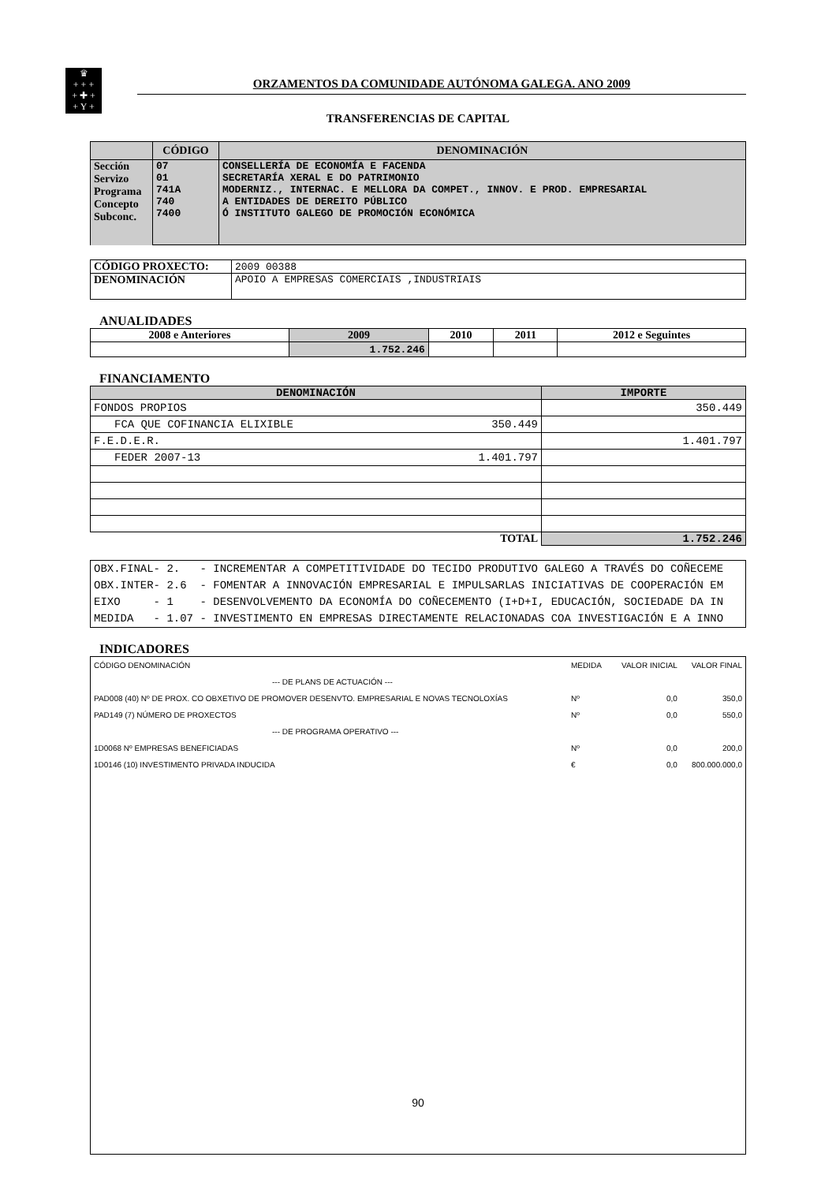♛
+ + +
+ ✚ +
+ Y +
ORZAMENTOS DA COMUNIDADE AUTÓNOMA GALEGA. ANO 2009
TRANSFERENCIAS DE CAPITAL
| | CÓDIGO | DENOMINACIÓN |
| --- | --- | --- |
| Sección Servizo Programa Concepto Subconc. | 07 01 741A 740 7400 | CONSELLERÍA DE ECONOMÍA E FACENDA SECRETARÍA XERAL E DO PATRIMONIO MODERNIZ., INTERNAC. E MELLORA DA COMPET., INNOV. E PROD. EMPRESARIAL A ENTIDADES DE DEREITO PÚBLICO Ó INSTITUTO GALEGO DE PROMOCIÓN ECONÓMICA |
| CÓDIGO PROXECTO: | 2009 00388 |
| DENOMINACIÓN | APOIO A EMPRESAS COMERCIAIS ,INDUSTRIAIS |
ANUALIDADES
| 2008 e Anteriores | 2009 | 2010 | 2011 | 2012 e Seguintes |
| --- | --- | --- | --- | --- |
| | 1.752.246 | | | |
FINANCIAMENTO
| DENOMINACIÓN | | IMPORTE |
| --- | --- | --- |
| FONDOS PROPIOS | | 350.449 |
| FCA QUE COFINANCIA ELIXIBLE | 350.449 | |
| F.E.D.E.R. | | 1.401.797 |
| FEDER 2007-13 | 1.401.797 | |
| TOTAL | | 1.752.246 |
| OBX.FINAL- 2. - INCREMENTAR A COMPETITIVIDADE DO TECIDO PRODUTIVO GALEGO A TRAVÉS DO COÑECEME OBX.INTER- 2.6 - FOMENTAR A INNOVACIÓN EMPRESARIAL E IMPULSARLAS INICIATIVAS DE COOPERACIÓN EM EIXO - 1 - DESENVOLVEMENTO DA ECONOMÍA DO COÑECEMENTO (I+D+I, EDUCACIÓN, SOCIEDADE DA IN MEDIDA - 1.07 - INVESTIMENTO EN EMPRESAS DIRECTAMENTE RELACIONADAS COA INVESTIGACIÓN E A INNO |
INDICADORES
| CÓDIGO DENOMINACIÓN | MEDIDA | VALOR INICIAL | VALOR FINAL |
| --- DE PLANS DE ACTUACIÓN --- | | | |
| PAD008 (40) Nº DE PROX. CO OBXETIVO DE PROMOVER DESENVTO. EMPRESARIAL E NOVAS TECNOLOXÍAS | Nº | 0,0 | 350,0 |
| PAD149 (7) NÚMERO DE PROXECTOS | Nº | 0,0 | 550,0 |
| --- DE PROGRAMA OPERATIVO --- | | | |
| 1D0068 Nº EMPRESAS BENEFICIADAS | Nº | 0,0 | 200,0 |
| 1D0146 (10) INVESTIMENTO PRIVADA INDUCIDA | € | 0,0 | 800.000.000,0 |
90